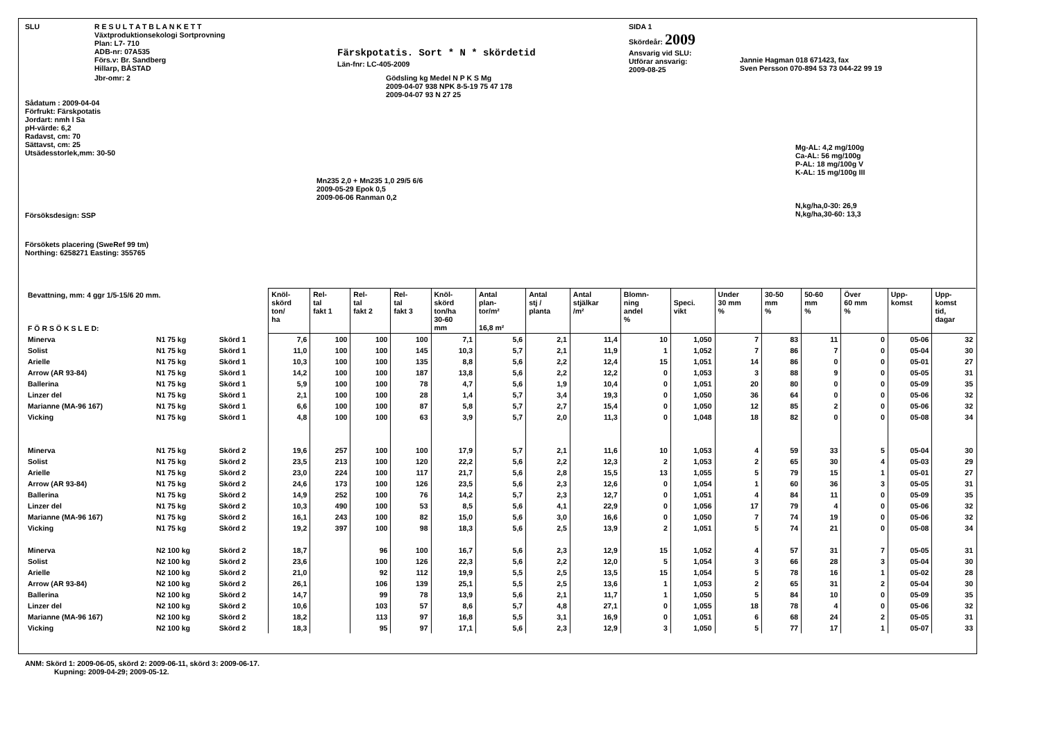SLU R E S U L T A T B L A N K E T T
Växtproduktionsekologi Sortprovning
Plan: L7- 710
ADB-nr: 07A535
Förs.v: Br. Sandberg
Hillarp, BÅSTAD
Färskpotatis. Sort * N * skördetid
Län-fnr: LC-405-2009
SIDA 1
Skördeår: 2009
Ansvarig vid SLU:
Utförar ansvarig:
2009-08-25
Jannie Hagman 018 671423, fax
Sven Persson 070-894 53 73 044-22 99 19
Jbr-omr: 2 Gödsling kg Medel N P K S Mg
2009-04-07 938 NPK 8-5-19 75 47 178
2009-04-07 93 N 27 25
Sådatum : 2009-04-04
Förfrukt: Färskpotatis
Jordart: nmh l Sa
pH-värde: 6,2
Radavst, cm: 70
Sättavst, cm: 25
Utsädesstorlek,mm: 30-50
Mg-AL: 4,2 mg/100g
Ca-AL: 56 mg/100g
P-AL: 18 mg/100g V
K-AL: 15 mg/100g III
Mn235 2,0 + Mn235 1,0 29/5 6/6
2009-05-29 Epok 0,5
2009-06-06 Ranman 0,2
Försöksdesign: SSP
N,kg/ha,0-30: 26,9
N,kg/ha,30-60: 13,3
Försökets placering (SweRef 99 tm)
Northing: 6258271 Easting: 355765
| Bevattning, mm: 4 ggr 1/5-15/6 20 mm. F Ö R S Ö K S L E D: | | | Knöl- skörd ton/ ha | Rel- tal fakt 1 | Rel- tal fakt 2 | Rel- tal fakt 3 | Knöl- skörd ton/ha 30-60 mm | Antal plan- tor/m² 16,8 m² | Antal stj / planta | Antal stjälkar /m² | Blomn- ning andel % | Speci. vikt | Under 30 mm % | 30-50 mm % | 50-60 mm % | Över 60 mm % | Upp- komst | Upp- komst tid, dagar |
| --- | --- | --- | --- | --- | --- | --- | --- | --- | --- | --- | --- | --- | --- | --- | --- | --- | --- | --- |
| Minerva | N1 75 kg | Skörd 1 | 7,6 | 100 | 100 | 100 | 7,1 | 5,6 | 2,1 | 11,4 | 10 | 1,050 | 7 | 83 | 11 | 0 | 05-06 | 32 |
| Solist | N1 75 kg | Skörd 1 | 11,0 | 100 | 100 | 145 | 10,3 | 5,7 | 2,1 | 11,9 | 1 | 1,052 | 7 | 86 | 7 | 0 | 05-04 | 30 |
| Arielle | N1 75 kg | Skörd 1 | 10,3 | 100 | 100 | 135 | 8,8 | 5,6 | 2,2 | 12,4 | 15 | 1,051 | 14 | 86 | 0 | 0 | 05-01 | 27 |
| Arrow (AR 93-84) | N1 75 kg | Skörd 1 | 14,2 | 100 | 100 | 187 | 13,8 | 5,6 | 2,2 | 12,2 | 0 | 1,053 | 3 | 88 | 9 | 0 | 05-05 | 31 |
| Ballerina | N1 75 kg | Skörd 1 | 5,9 | 100 | 100 | 78 | 4,7 | 5,6 | 1,9 | 10,4 | 0 | 1,051 | 20 | 80 | 0 | 0 | 05-09 | 35 |
| Linzer del | N1 75 kg | Skörd 1 | 2,1 | 100 | 100 | 28 | 1,4 | 5,7 | 3,4 | 19,3 | 0 | 1,050 | 36 | 64 | 0 | 0 | 05-06 | 32 |
| Marianne (MA-96 167) | N1 75 kg | Skörd 1 | 6,6 | 100 | 100 | 87 | 5,8 | 5,7 | 2,7 | 15,4 | 0 | 1,050 | 12 | 85 | 2 | 0 | 05-06 | 32 |
| Vicking | N1 75 kg | Skörd 1 | 4,8 | 100 | 100 | 63 | 3,9 | 5,7 | 2,0 | 11,3 | 0 | 1,048 | 18 | 82 | 0 | 0 | 05-08 | 34 |
| Minerva | N1 75 kg | Skörd 2 | 19,6 | 257 | 100 | 100 | 17,9 | 5,7 | 2,1 | 11,6 | 10 | 1,053 | 4 | 59 | 33 | 5 | 05-04 | 30 |
| Solist | N1 75 kg | Skörd 2 | 23,5 | 213 | 100 | 120 | 22,2 | 5,6 | 2,2 | 12,3 | 2 | 1,053 | 2 | 65 | 30 | 4 | 05-03 | 29 |
| Arielle | N1 75 kg | Skörd 2 | 23,0 | 224 | 100 | 117 | 21,7 | 5,6 | 2,8 | 15,5 | 13 | 1,055 | 5 | 79 | 15 | 1 | 05-01 | 27 |
| Arrow (AR 93-84) | N1 75 kg | Skörd 2 | 24,6 | 173 | 100 | 126 | 23,5 | 5,6 | 2,3 | 12,6 | 0 | 1,054 | 1 | 60 | 36 | 3 | 05-05 | 31 |
| Ballerina | N1 75 kg | Skörd 2 | 14,9 | 252 | 100 | 76 | 14,2 | 5,7 | 2,3 | 12,7 | 0 | 1,051 | 4 | 84 | 11 | 0 | 05-09 | 35 |
| Linzer del | N1 75 kg | Skörd 2 | 10,3 | 490 | 100 | 53 | 8,5 | 5,6 | 4,1 | 22,9 | 0 | 1,056 | 17 | 79 | 4 | 0 | 05-06 | 32 |
| Marianne (MA-96 167) | N1 75 kg | Skörd 2 | 16,1 | 243 | 100 | 82 | 15,0 | 5,6 | 3,0 | 16,6 | 0 | 1,050 | 7 | 74 | 19 | 0 | 05-06 | 32 |
| Vicking | N1 75 kg | Skörd 2 | 19,2 | 397 | 100 | 98 | 18,3 | 5,6 | 2,5 | 13,9 | 2 | 1,051 | 5 | 74 | 21 | 0 | 05-08 | 34 |
| Minerva | N2 100 kg | Skörd 2 | 18,7 | | 96 | 100 | 16,7 | 5,6 | 2,3 | 12,9 | 15 | 1,052 | 4 | 57 | 31 | 7 | 05-05 | 31 |
| Solist | N2 100 kg | Skörd 2 | 23,6 | | 100 | 126 | 22,3 | 5,6 | 2,2 | 12,0 | 5 | 1,054 | 3 | 66 | 28 | 3 | 05-04 | 30 |
| Arielle | N2 100 kg | Skörd 2 | 21,0 | | 92 | 112 | 19,9 | 5,5 | 2,5 | 13,5 | 15 | 1,054 | 5 | 78 | 16 | 1 | 05-02 | 28 |
| Arrow (AR 93-84) | N2 100 kg | Skörd 2 | 26,1 | | 106 | 139 | 25,1 | 5,5 | 2,5 | 13,6 | 1 | 1,053 | 2 | 65 | 31 | 2 | 05-04 | 30 |
| Ballerina | N2 100 kg | Skörd 2 | 14,7 | | 99 | 78 | 13,9 | 5,6 | 2,1 | 11,7 | 1 | 1,050 | 5 | 84 | 10 | 0 | 05-09 | 35 |
| Linzer del | N2 100 kg | Skörd 2 | 10,6 | | 103 | 57 | 8,6 | 5,7 | 4,8 | 27,1 | 0 | 1,055 | 18 | 78 | 4 | 0 | 05-06 | 32 |
| Marianne (MA-96 167) | N2 100 kg | Skörd 2 | 18,2 | | 113 | 97 | 16,8 | 5,5 | 3,1 | 16,9 | 0 | 1,051 | 6 | 68 | 24 | 2 | 05-05 | 31 |
| Vicking | N2 100 kg | Skörd 2 | 18,3 | | 95 | 97 | 17,1 | 5,6 | 2,3 | 12,9 | 3 | 1,050 | 5 | 77 | 17 | 1 | 05-07 | 33 |
ANM: Skörd 1: 2009-06-05, skörd 2: 2009-06-11, skörd 3: 2009-06-17.
Kupning: 2009-04-29; 2009-05-12.